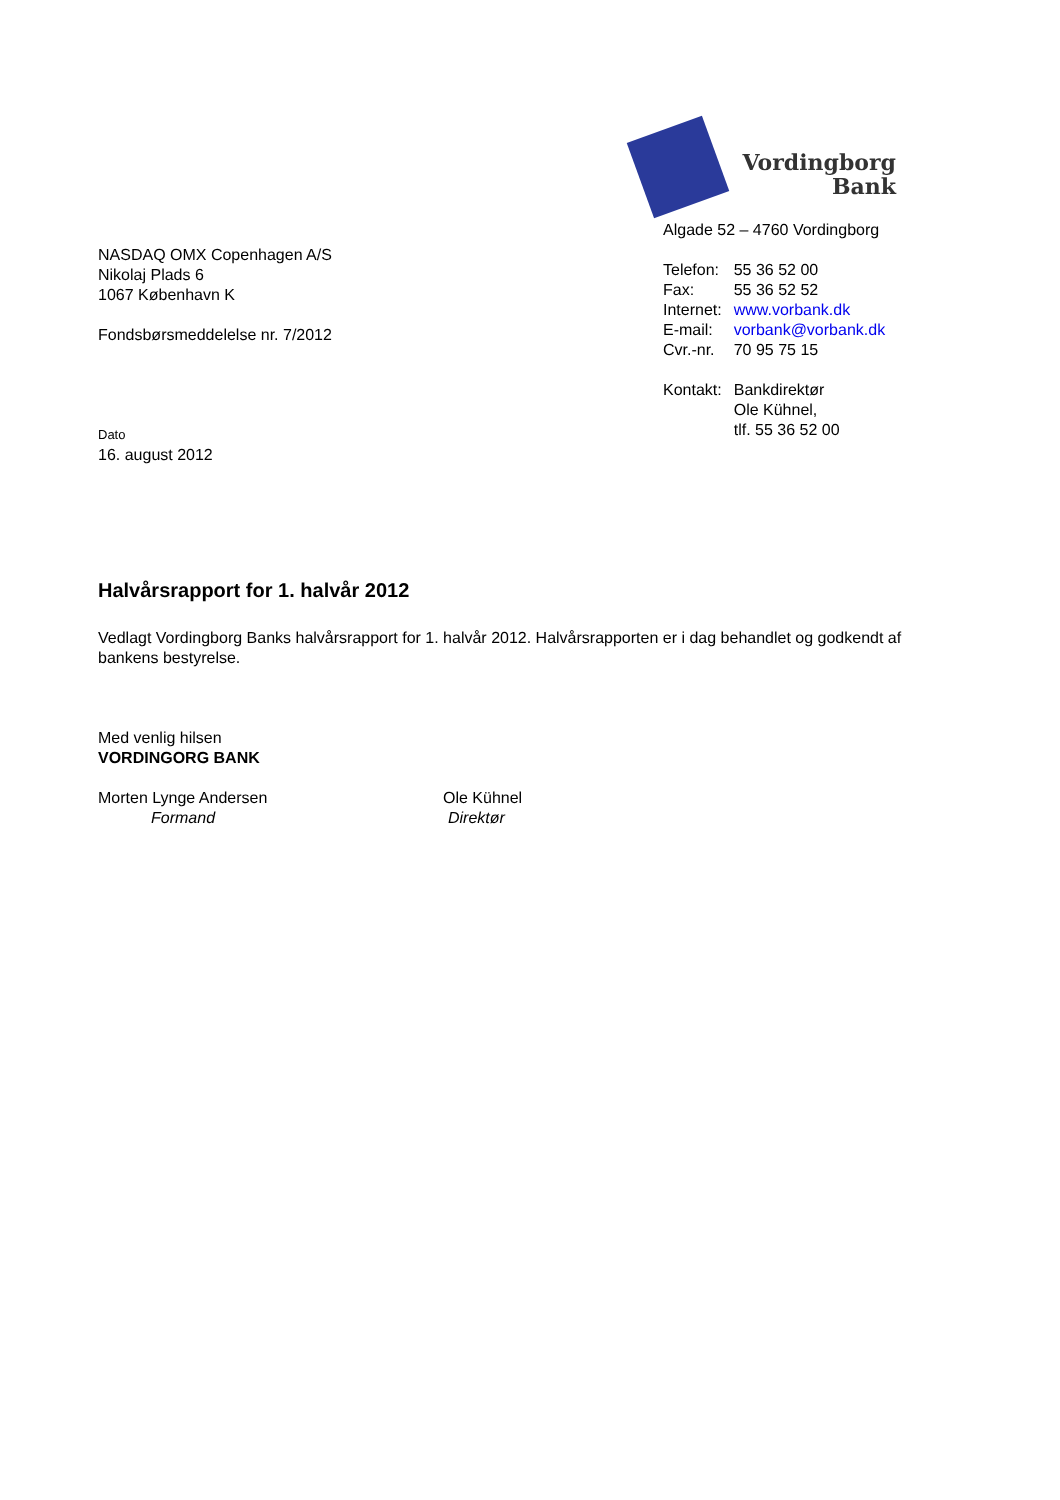NASDAQ OMX Copenhagen A/S
Nikolaj Plads 6
1067 København K
Fondsbørsmeddelelse nr. 7/2012
Dato
16. august 2012
Vordingborg
Bank
Algade 52 – 4760 Vordingborg
| Telefon: | 55 36 52 00 |
| Fax: | 55 36 52 52 |
| Internet: | www.vorbank.dk |
| E-mail: | vorbank@vorbank.dk |
| Cvr.-nr. | 70 95 75 15 |
| Kontakt: | Bankdirektør Ole Kühnel, tlf. 55 36 52 00 |
Halvårsrapport for 1. halvår 2012
Vedlagt Vordingborg Banks halvårsrapport for 1. halvår 2012. Halvårsrapporten er i dag behandlet og godkendt af bankens bestyrelse.
Med venlig hilsen
VORDINGORG BANK
Morten Lynge Andersen
Formand
Ole Kühnel
Direktør